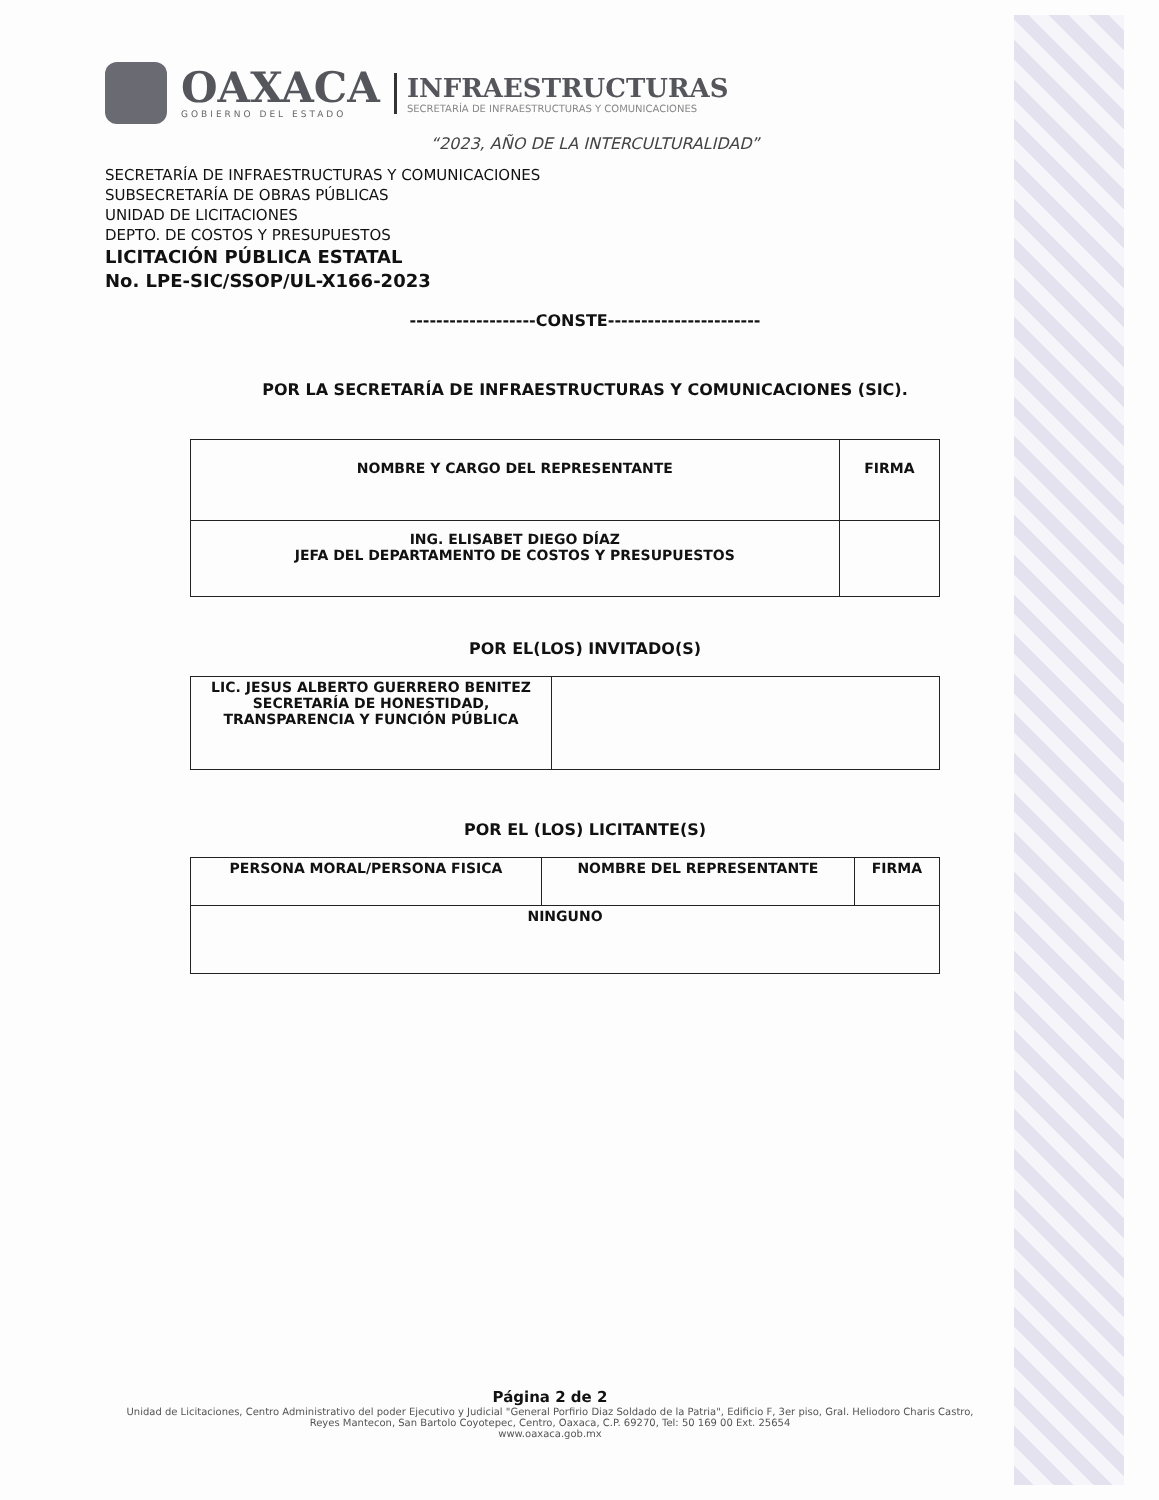OAXACA
GOBIERNO DEL ESTADO
INFRAESTRUCTURAS
SECRETARÍA DE INFRAESTRUCTURAS Y COMUNICACIONES
“2023, AÑO DE LA INTERCULTURALIDAD”
SECRETARÍA DE INFRAESTRUCTURAS Y COMUNICACIONES
SUBSECRETARÍA DE OBRAS PÚBLICAS
UNIDAD DE LICITACIONES
DEPTO. DE COSTOS Y PRESUPUESTOS
LICITACIÓN PÚBLICA ESTATAL
No. LPE-SIC/SSOP/UL-X166-2023
-------------------CONSTE-----------------------
POR LA SECRETARÍA DE INFRAESTRUCTURAS Y COMUNICACIONES (SIC).
| NOMBRE Y CARGO DEL REPRESENTANTE | FIRMA |
| ING. ELISABET DIEGO DÍAZ JEFA DEL DEPARTAMENTO DE COSTOS Y PRESUPUESTOS | |
POR EL(LOS) INVITADO(S)
| LIC. JESUS ALBERTO GUERRERO BENITEZ SECRETARÍA DE HONESTIDAD, TRANSPARENCIA Y FUNCIÓN PÚBLICA | |
POR EL (LOS) LICITANTE(S)
| PERSONA MORAL/PERSONA FISICA | NOMBRE DEL REPRESENTANTE | FIRMA |
| NINGUNO | | |
Página 2 de 2
Unidad de Licitaciones, Centro Administrativo del poder Ejecutivo y Judicial "General Porfirio Diaz Soldado de la Patria", Edificio F, 3er piso, Gral. Heliodoro Charis Castro, Reyes Mantecon, San Bartolo Coyotepec, Centro, Oaxaca, C.P. 69270, Tel: 50 169 00 Ext. 25654
www.oaxaca.gob.mx